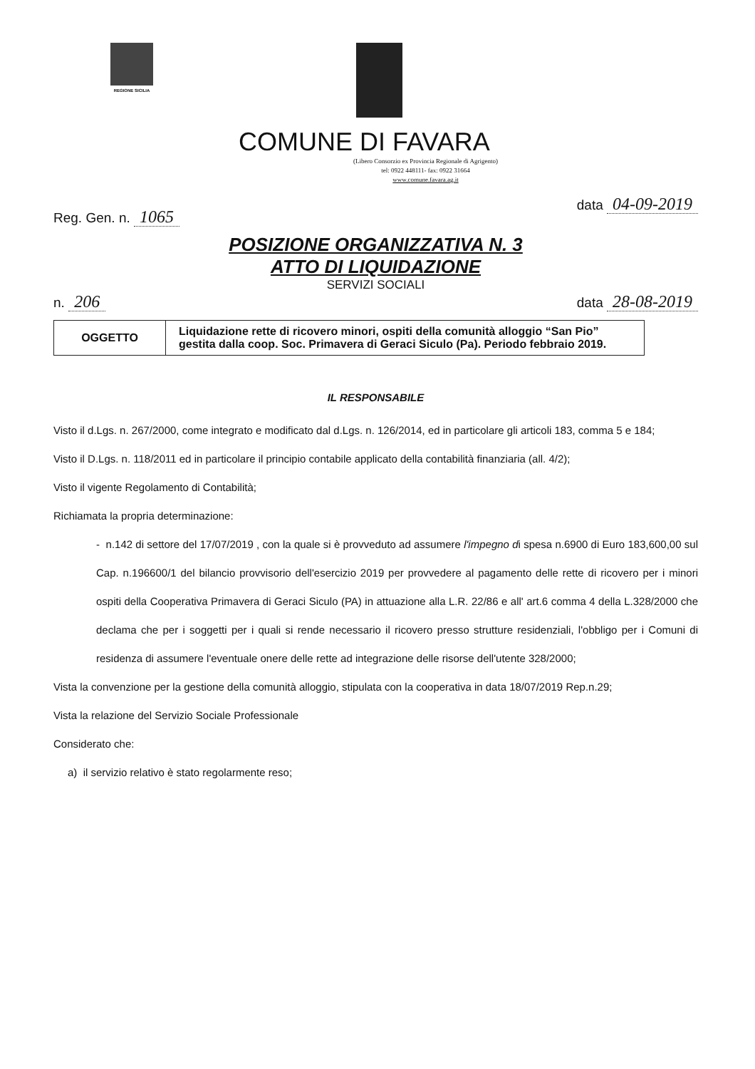REGIONE SICILIA
COMUNE DI FAVARA
(Libero Consorzio ex Provincia Regionale di Agrigento)
tel: 0922 448111- fax: 0922 31664
www.comune.favara.ag.it
Reg. Gen. n. 1065 data 04-09-2019
POSIZIONE ORGANIZZATIVA N. 3
ATTO DI LIQUIDAZIONE
SERVIZI SOCIALI
n. 206 data 28-08-2019
| OGGETTO | Liquidazione rette di ricovero minori, ospiti della comunità alloggio “San Pio” gestita dalla coop. Soc. Primavera di Geraci Siculo (Pa). Periodo febbraio 2019. |
IL RESPONSABILE
Visto il d.Lgs. n. 267/2000, come integrato e modificato dal d.Lgs. n. 126/2014, ed in particolare gli articoli 183, comma 5 e 184;
Visto il D.Lgs. n. 118/2011 ed in particolare il principio contabile applicato della contabilità finanziaria (all. 4/2);
Visto il vigente Regolamento di Contabilità;
Richiamata la propria determinazione:
- n.142 di settore del 17/07/2019 , con la quale si è provveduto ad assumere l'impegno di spesa n.6900 di Euro 183,600,00 sul Cap. n.196600/1 del bilancio provvisorio dell'esercizio 2019 per provvedere al pagamento delle rette di ricovero per i minori ospiti della Cooperativa Primavera di Geraci Siculo (PA) in attuazione alla L.R. 22/86 e all' art.6 comma 4 della L.328/2000 che declama che per i soggetti per i quali si rende necessario il ricovero presso strutture residenziali, l'obbligo per i Comuni di residenza di assumere l'eventuale onere delle rette ad integrazione delle risorse dell'utente 328/2000;
Vista la convenzione per la gestione della comunità alloggio, stipulata con la cooperativa in data 18/07/2019 Rep.n.29;
Vista la relazione del Servizio Sociale Professionale
Considerato che:
a) il servizio relativo è stato regolarmente reso;